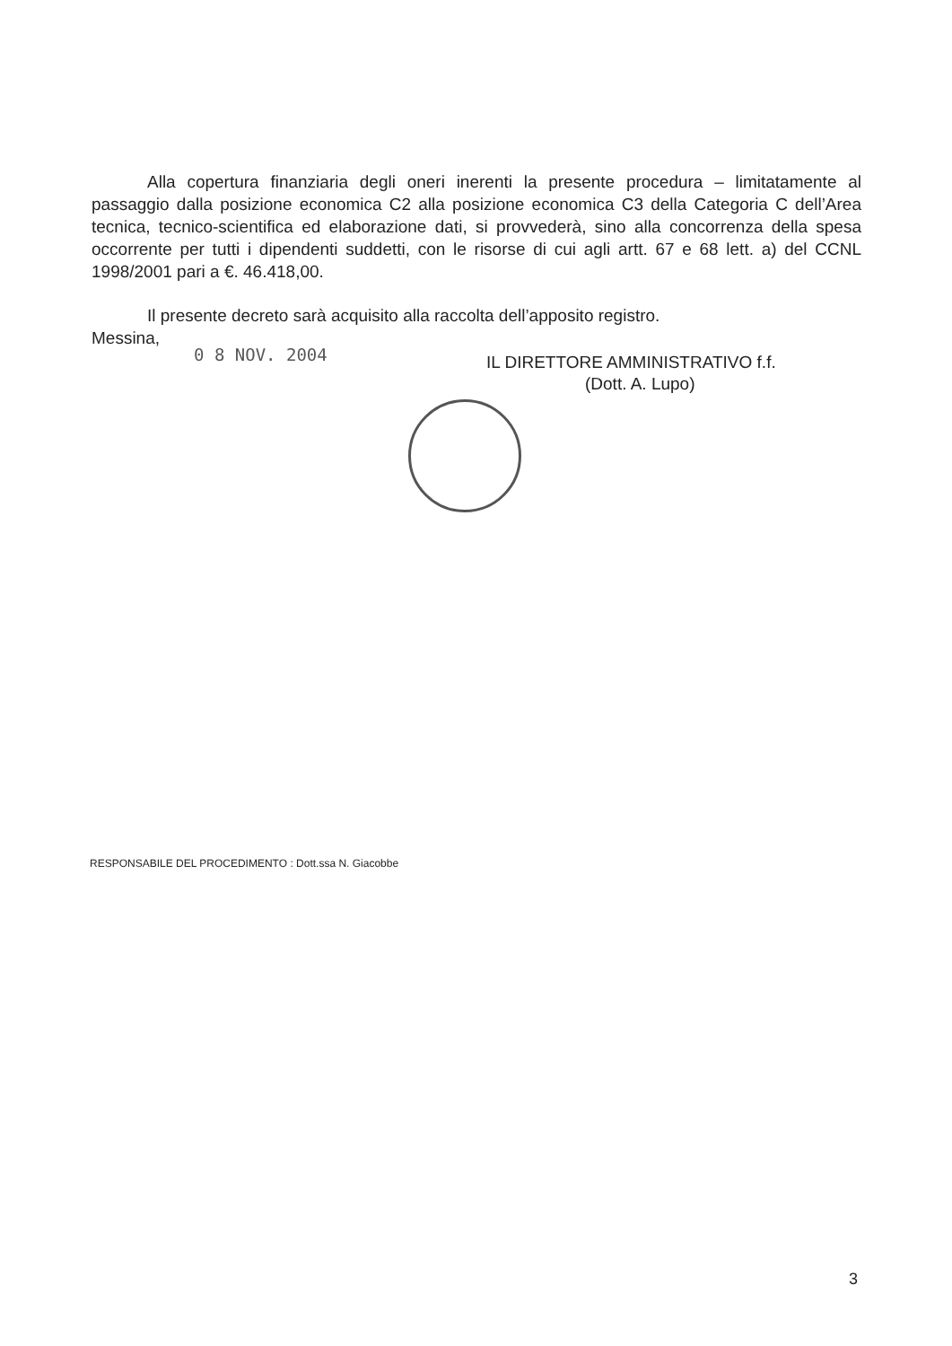Alla copertura finanziaria degli oneri inerenti la presente procedura – limitatamente al passaggio dalla posizione economica C2 alla posizione economica C3 della Categoria C dell’Area tecnica, tecnico-scientifica ed elaborazione dati, si provvederà, sino alla concorrenza della spesa occorrente per tutti i dipendenti suddetti, con le risorse di cui agli artt. 67 e 68 lett. a) del CCNL 1998/2001 pari a €. 46.418,00.
Il presente decreto sarà acquisito alla raccolta dell’apposito registro.
Messina,
0 8 NOV. 2004
IL DIRETTORE AMMINISTRATIVO f.f.
(Dott. A. Lupo)
RESPONSABILE DEL PROCEDIMENTO : Dott.ssa N. Giacobbe
3